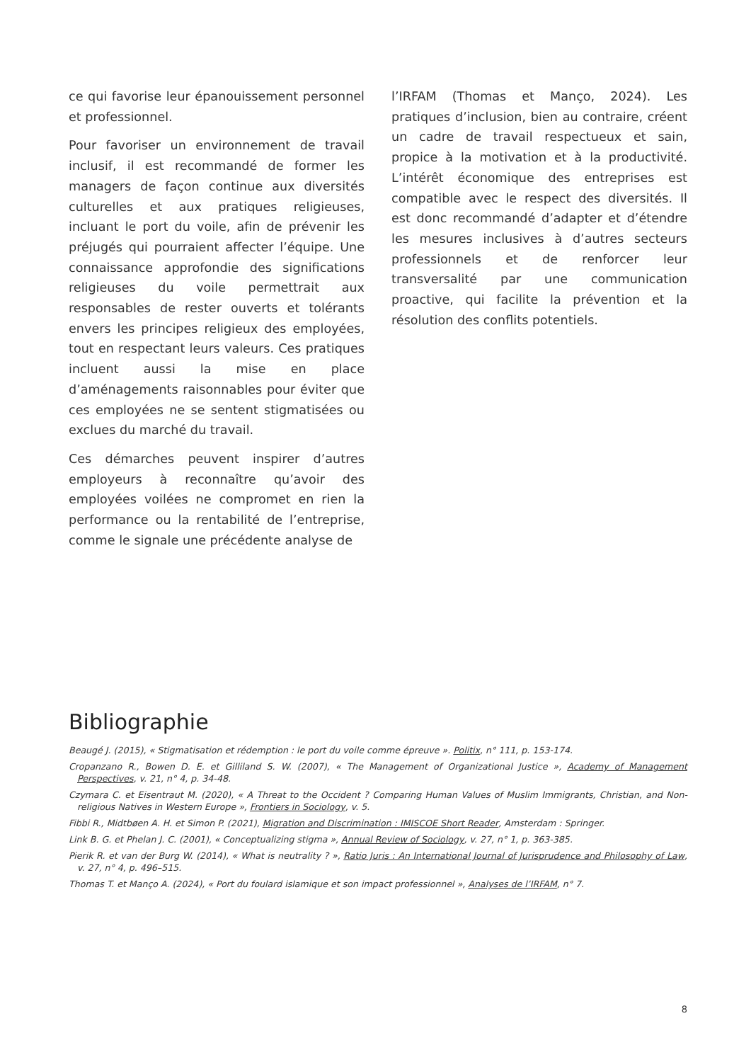ce qui favorise leur épanouissement personnel et professionnel.
Pour favoriser un environnement de travail inclusif, il est recommandé de former les managers de façon continue aux diversités culturelles et aux pratiques religieuses, incluant le port du voile, afin de prévenir les préjugés qui pourraient affecter l’équipe. Une connaissance approfondie des significations religieuses du voile permettrait aux responsables de rester ouverts et tolérants envers les principes religieux des employées, tout en respectant leurs valeurs. Ces pratiques incluent aussi la mise en place d’aménagements raisonnables pour éviter que ces employées ne se sentent stigmatisées ou exclues du marché du travail.
Ces démarches peuvent inspirer d’autres employeurs à reconnaître qu’avoir des employées voilées ne compromet en rien la performance ou la rentabilité de l’entreprise, comme le signale une précédente analyse de
l’IRFAM (Thomas et Manço, 2024). Les pratiques d’inclusion, bien au contraire, créent un cadre de travail respectueux et sain, propice à la motivation et à la productivité. L’intérêt économique des entreprises est compatible avec le respect des diversités. Il est donc recommandé d’adapter et d’étendre les mesures inclusives à d’autres secteurs professionnels et de renforcer leur transversalité par une communication proactive, qui facilite la prévention et la résolution des conflits potentiels.
Bibliographie
Beaugé J. (2015), « Stigmatisation et rédemption : le port du voile comme épreuve ». Politix, n° 111, p. 153-174.
Cropanzano R., Bowen D. E. et Gilliland S. W. (2007), « The Management of Organizational Justice », Academy of Management Perspectives, v. 21, n° 4, p. 34-48.
Czymara C. et Eisentraut M. (2020), « A Threat to the Occident ? Comparing Human Values of Muslim Immigrants, Christian, and Non-religious Natives in Western Europe », Frontiers in Sociology, v. 5.
Fibbi R., Midtbøen A. H. et Simon P. (2021), Migration and Discrimination : IMISCOE Short Reader, Amsterdam : Springer.
Link B. G. et Phelan J. C. (2001), « Conceptualizing stigma », Annual Review of Sociology, v. 27, n° 1, p. 363-385.
Pierik R. et van der Burg W. (2014), « What is neutrality ? », Ratio Juris : An International Journal of Jurisprudence and Philosophy of Law, v. 27, n° 4, p. 496–515.
Thomas T. et Manço A. (2024), « Port du foulard islamique et son impact professionnel », Analyses de l’IRFAM, n° 7.
8